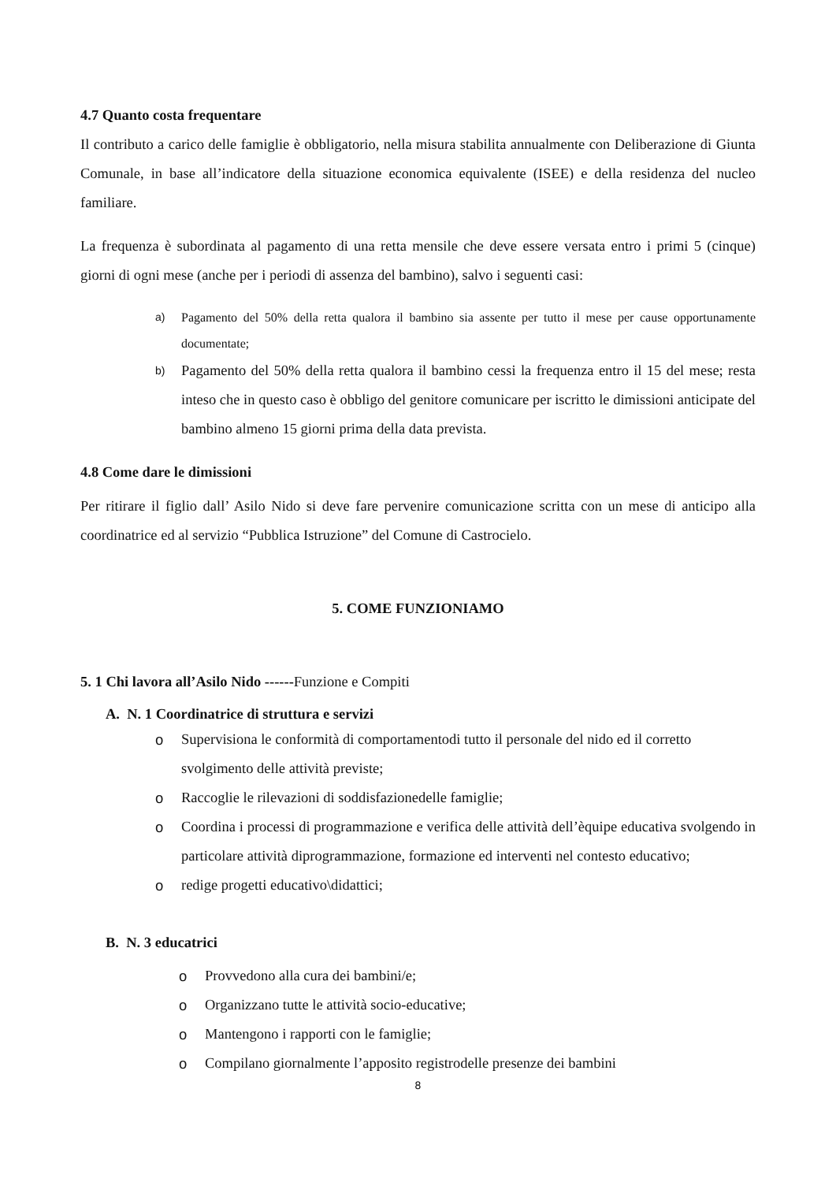4.7 Quanto costa frequentare
Il contributo a carico delle famiglie è obbligatorio, nella misura stabilita annualmente con Deliberazione di Giunta Comunale, in base all’indicatore della situazione economica equivalente (ISEE) e della residenza del nucleo familiare.
La frequenza è subordinata al pagamento di una retta mensile che deve essere versata entro i primi 5 (cinque) giorni di ogni mese (anche per i periodi di assenza del bambino), salvo i seguenti casi:
a) Pagamento del 50% della retta qualora il bambino sia assente per tutto il mese per cause opportunamente documentate;
b) Pagamento del 50% della retta qualora il bambino cessi la frequenza entro il 15 del mese; resta inteso che in questo caso è obbligo del genitore comunicare per iscritto le dimissioni anticipate del bambino almeno 15 giorni prima della data prevista.
4.8 Come dare le dimissioni
Per ritirare il figlio dall’ Asilo Nido si deve fare pervenire comunicazione scritta con un mese di anticipo alla coordinatrice ed al servizio “Pubblica Istruzione” del Comune di Castrocielo.
5. COME FUNZIONIAMO
5. 1 Chi lavora all’Asilo Nido ------Funzione e Compiti
A. N. 1 Coordinatrice di struttura e servizi
o Supervisiona le conformità di comportamentodi tutto il personale del nido ed il corretto svolgimento delle attività previste;
o Raccoglie le rilevazioni di soddisfazionedelle famiglie;
o Coordina i processi di programmazione e verifica delle attività dell’èquipe educativa svolgendo in particolare attività diprogrammazione, formazione ed interventi nel contesto educativo;
o redige progetti educativo\didattici;
B. N. 3 educatrici
o Provvedono alla cura dei bambini/e;
o Organizzano tutte le attività socio-educative;
o Mantengono i rapporti con le famiglie;
o Compilano giornalmente l’apposito registrodelle presenze dei bambini
8